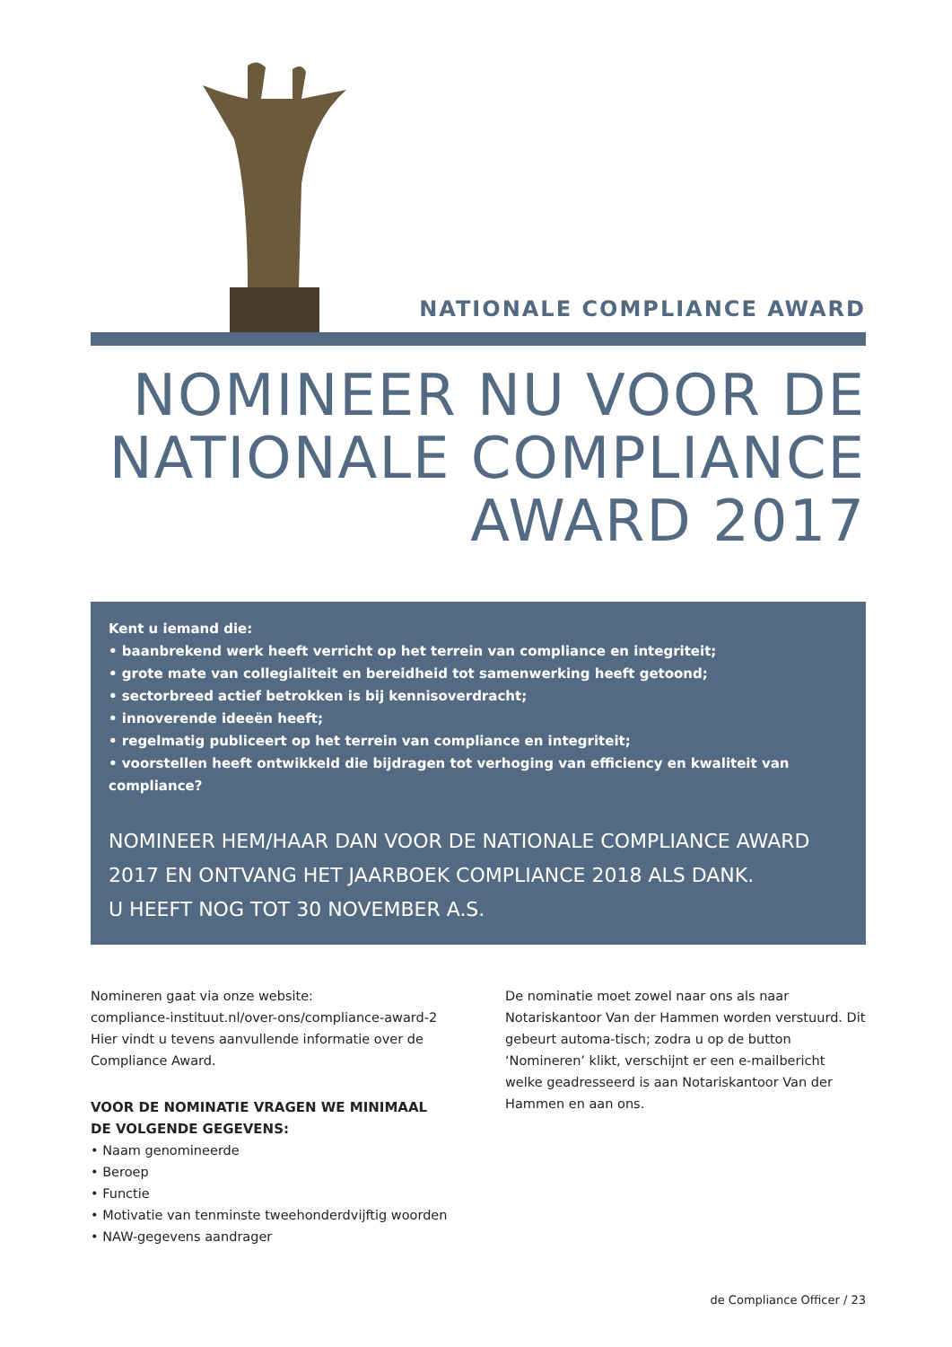NATIONALE COMPLIANCE AWARD
NOMINEER NU VOOR DE
NATIONALE COMPLIANCE
AWARD 2017
Kent u iemand die:
• baanbrekend werk heeft verricht op het terrein van compliance en integriteit;
• grote mate van collegialiteit en bereidheid tot samenwerking heeft getoond;
• sectorbreed actief betrokken is bij kennisoverdracht;
• innoverende ideeën heeft;
• regelmatig publiceert op het terrein van compliance en integriteit;
• voorstellen heeft ontwikkeld die bijdragen tot verhoging van efficiency en kwaliteit van compliance?
NOMINEER HEM/HAAR DAN VOOR DE NATIONALE COMPLIANCE AWARD 2017 EN ONTVANG HET JAARBOEK COMPLIANCE 2018 ALS DANK.
U HEEFT NOG TOT 30 NOVEMBER A.S.
Nomineren gaat via onze website:
compliance-instituut.nl/over-ons/compliance-award-2
Hier vindt u tevens aanvullende informatie over de Compliance Award.
VOOR DE NOMINATIE VRAGEN WE MINIMAAL DE VOLGENDE GEGEVENS:
• Naam genomineerde
• Beroep
• Functie
• Motivatie van tenminste tweehonderdvijftig woorden
• NAW-gegevens aandrager
De nominatie moet zowel naar ons als naar Notariskantoor Van der Hammen worden verstuurd. Dit gebeurt automa-tisch; zodra u op de button ‘Nomineren’ klikt, verschijnt er een e-mailbericht welke geadresseerd is aan Notariskantoor Van der Hammen en aan ons.
de Compliance Officer / 23